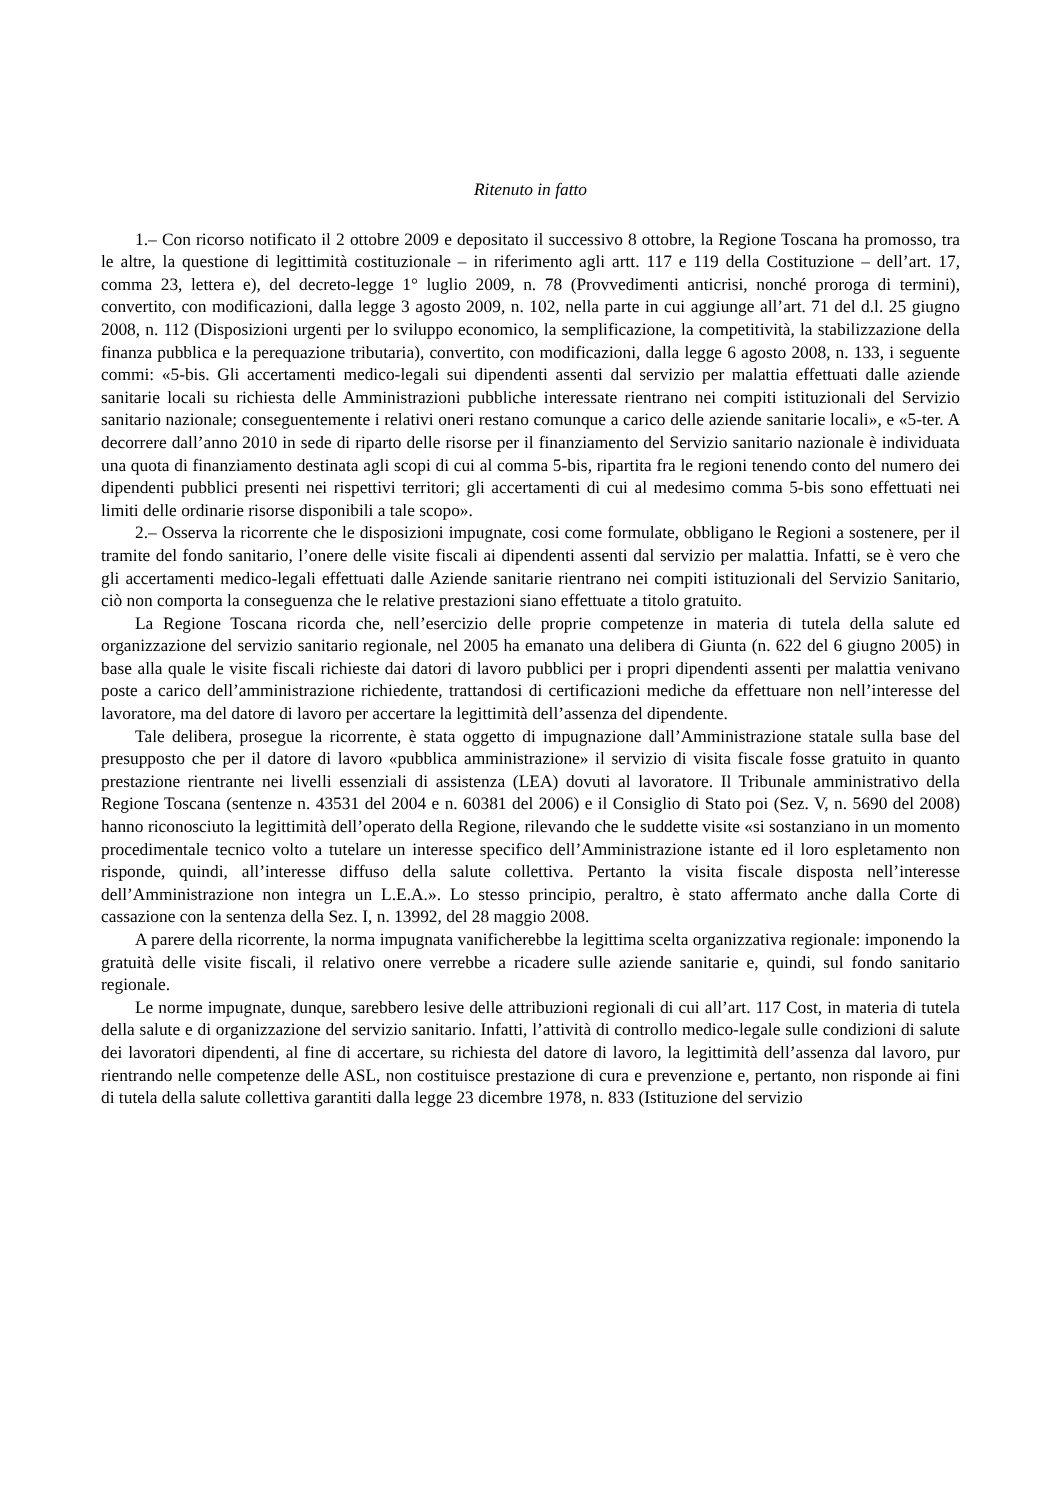Ritenuto in fatto
1.– Con ricorso notificato il 2 ottobre 2009 e depositato il successivo 8 ottobre, la Regione Toscana ha promosso, tra le altre, la questione di legittimità costituzionale – in riferimento agli artt. 117 e 119 della Costituzione – dell’art. 17, comma 23, lettera e), del decreto-legge 1° luglio 2009, n. 78 (Provvedimenti anticrisi, nonché proroga di termini), convertito, con modificazioni, dalla legge 3 agosto 2009, n. 102, nella parte in cui aggiunge all’art. 71 del d.l. 25 giugno 2008, n. 112 (Disposizioni urgenti per lo sviluppo economico, la semplificazione, la competitività, la stabilizzazione della finanza pubblica e la perequazione tributaria), convertito, con modificazioni, dalla legge 6 agosto 2008, n. 133, i seguente commi: «5-bis. Gli accertamenti medico-legali sui dipendenti assenti dal servizio per malattia effettuati dalle aziende sanitarie locali su richiesta delle Amministrazioni pubbliche interessate rientrano nei compiti istituzionali del Servizio sanitario nazionale; conseguentemente i relativi oneri restano comunque a carico delle aziende sanitarie locali», e «5-ter. A decorrere dall’anno 2010 in sede di riparto delle risorse per il finanziamento del Servizio sanitario nazionale è individuata una quota di finanziamento destinata agli scopi di cui al comma 5-bis, ripartita fra le regioni tenendo conto del numero dei dipendenti pubblici presenti nei rispettivi territori; gli accertamenti di cui al medesimo comma 5-bis sono effettuati nei limiti delle ordinarie risorse disponibili a tale scopo».
2.– Osserva la ricorrente che le disposizioni impugnate, cosi come formulate, obbligano le Regioni a sostenere, per il tramite del fondo sanitario, l’onere delle visite fiscali ai dipendenti assenti dal servizio per malattia. Infatti, se è vero che gli accertamenti medico-legali effettuati dalle Aziende sanitarie rientrano nei compiti istituzionali del Servizio Sanitario, ciò non comporta la conseguenza che le relative prestazioni siano effettuate a titolo gratuito.
La Regione Toscana ricorda che, nell’esercizio delle proprie competenze in materia di tutela della salute ed organizzazione del servizio sanitario regionale, nel 2005 ha emanato una delibera di Giunta (n. 622 del 6 giugno 2005) in base alla quale le visite fiscali richieste dai datori di lavoro pubblici per i propri dipendenti assenti per malattia venivano poste a carico dell’amministrazione richiedente, trattandosi di certificazioni mediche da effettuare non nell’interesse del lavoratore, ma del datore di lavoro per accertare la legittimità dell’assenza del dipendente.
Tale delibera, prosegue la ricorrente, è stata oggetto di impugnazione dall’Amministrazione statale sulla base del presupposto che per il datore di lavoro «pubblica amministrazione» il servizio di visita fiscale fosse gratuito in quanto prestazione rientrante nei livelli essenziali di assistenza (LEA) dovuti al lavoratore. Il Tribunale amministrativo della Regione Toscana (sentenze n. 43531 del 2004 e n. 60381 del 2006) e il Consiglio di Stato poi (Sez. V, n. 5690 del 2008) hanno riconosciuto la legittimità dell’operato della Regione, rilevando che le suddette visite «si sostanziano in un momento procedimentale tecnico volto a tutelare un interesse specifico dell’Amministrazione istante ed il loro espletamento non risponde, quindi, all’interesse diffuso della salute collettiva. Pertanto la visita fiscale disposta nell’interesse dell’Amministrazione non integra un L.E.A.». Lo stesso principio, peraltro, è stato affermato anche dalla Corte di cassazione con la sentenza della Sez. I, n. 13992, del 28 maggio 2008.
A parere della ricorrente, la norma impugnata vanificherebbe la legittima scelta organizzativa regionale: imponendo la gratuità delle visite fiscali, il relativo onere verrebbe a ricadere sulle aziende sanitarie e, quindi, sul fondo sanitario regionale.
Le norme impugnate, dunque, sarebbero lesive delle attribuzioni regionali di cui all’art. 117 Cost, in materia di tutela della salute e di organizzazione del servizio sanitario. Infatti, l’attività di controllo medico-legale sulle condizioni di salute dei lavoratori dipendenti, al fine di accertare, su richiesta del datore di lavoro, la legittimità dell’assenza dal lavoro, pur rientrando nelle competenze delle ASL, non costituisce prestazione di cura e prevenzione e, pertanto, non risponde ai fini di tutela della salute collettiva garantiti dalla legge 23 dicembre 1978, n. 833 (Istituzione del servizio